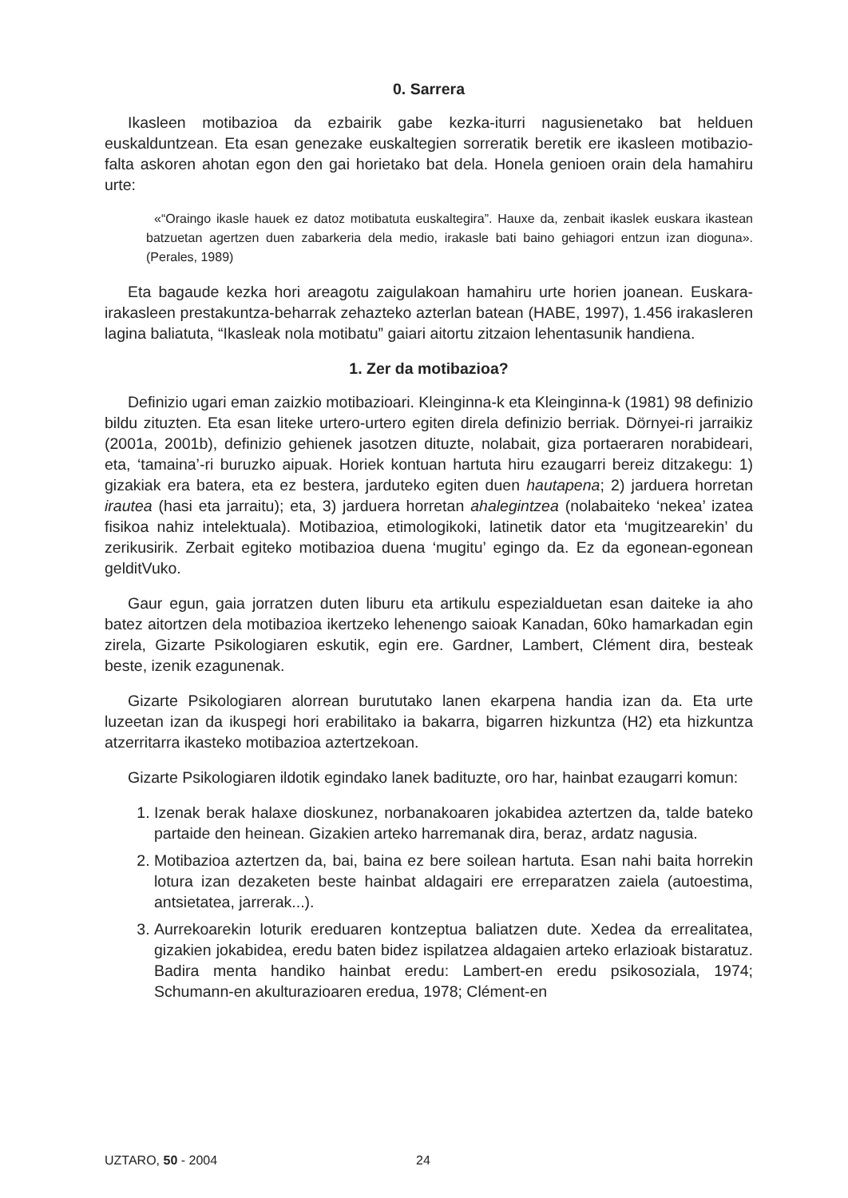0. Sarrera
Ikasleen motibazioa da ezbairik gabe kezka-iturri nagusienetako bat helduen euskalduntzean. Eta esan genezake euskaltegien sorreratik beretik ere ikasleen motibazio-falta askoren ahotan egon den gai horietako bat dela. Honela genioen orain dela hamahiru urte:
«“Oraingo ikasle hauek ez datoz motibatuta euskaltegira”. Hauxe da, zenbait ikaslek euskara ikastean batzuetan agertzen duen zabarkeria dela medio, irakasle bati baino gehiagori entzun izan dioguna». (Perales, 1989)
Eta bagaude kezka hori areagotu zaigulakoan hamahiru urte horien joanean. Euskara-irakasleen prestakuntza-beharrak zehazteko azterlan batean (HABE, 1997), 1.456 irakasleren lagina baliatuta, “Ikasleak nola motibatu” gaiari aitortu zitzaion lehentasunik handiena.
1. Zer da motibazioa?
Definizio ugari eman zaizkio motibazioari. Kleinginna-k eta Kleinginna-k (1981) 98 definizio bildu zituzten. Eta esan liteke urtero-urtero egiten direla definizio berriak. Dörnyei-ri jarraikiz (2001a, 2001b), definizio gehienek jasotzen dituzte, nolabait, giza portaeraren norabideari, eta, ‘tamaina’-ri buruzko aipuak. Horiek kontuan hartuta hiru ezaugarri bereiz ditzakegu: 1) gizakiak era batera, eta ez bestera, jarduteko egiten duen hautapena; 2) jarduera horretan irautea (hasi eta jarraitu); eta, 3) jarduera horretan ahalegintzea (nolabaiteko ‘nekea’ izatea fisikoa nahiz intelektuala). Motibazioa, etimologikoki, latinetik dator eta ‘mugitzearekin’ du zerikusirik. Zerbait egiteko motibazioa duena ‘mugitu’ egingo da. Ez da egonean-egonean gelditVuko.
Gaur egun, gaia jorratzen duten liburu eta artikulu espezialduetan esan daiteke ia aho batez aitortzen dela motibazioa ikertzeko lehenengo saioak Kanadan, 60ko hamarkadan egin zirela, Gizarte Psikologiaren eskutik, egin ere. Gardner, Lambert, Clément dira, besteak beste, izenik ezagunenak.
Gizarte Psikologiaren alorrean burututako lanen ekarpena handia izan da. Eta urte luzeetan izan da ikuspegi hori erabilitako ia bakarra, bigarren hizkuntza (H2) eta hizkuntza atzerritarra ikasteko motibazioa aztertzekoan.
Gizarte Psikologiaren ildotik egindako lanek badituzte, oro har, hainbat ezaugarri komun:
1. Izenak berak halaxe dioskunez, norbanakoaren jokabidea aztertzen da, talde bateko partaide den heinean. Gizakien arteko harremanak dira, beraz, ardatz nagusia.
2. Motibazioa aztertzen da, bai, baina ez bere soilean hartuta. Esan nahi baita horrekin lotura izan dezaketen beste hainbat aldagairi ere erreparatzen zaiela (autoestima, antsietatea, jarrerak...).
3. Aurrekoarekin loturik ereduaren kontzeptua baliatzen dute. Xedea da errealitatea, gizakien jokabidea, eredu baten bidez ispilatzea aldagaien arteko erlazioak bistaratuz. Badira menta handiko hainbat eredu: Lambert-en eredu psikosoziala, 1974; Schumann-en akulturazioaren eredua, 1978; Clément-en
UZTARO, 50 - 2004 24